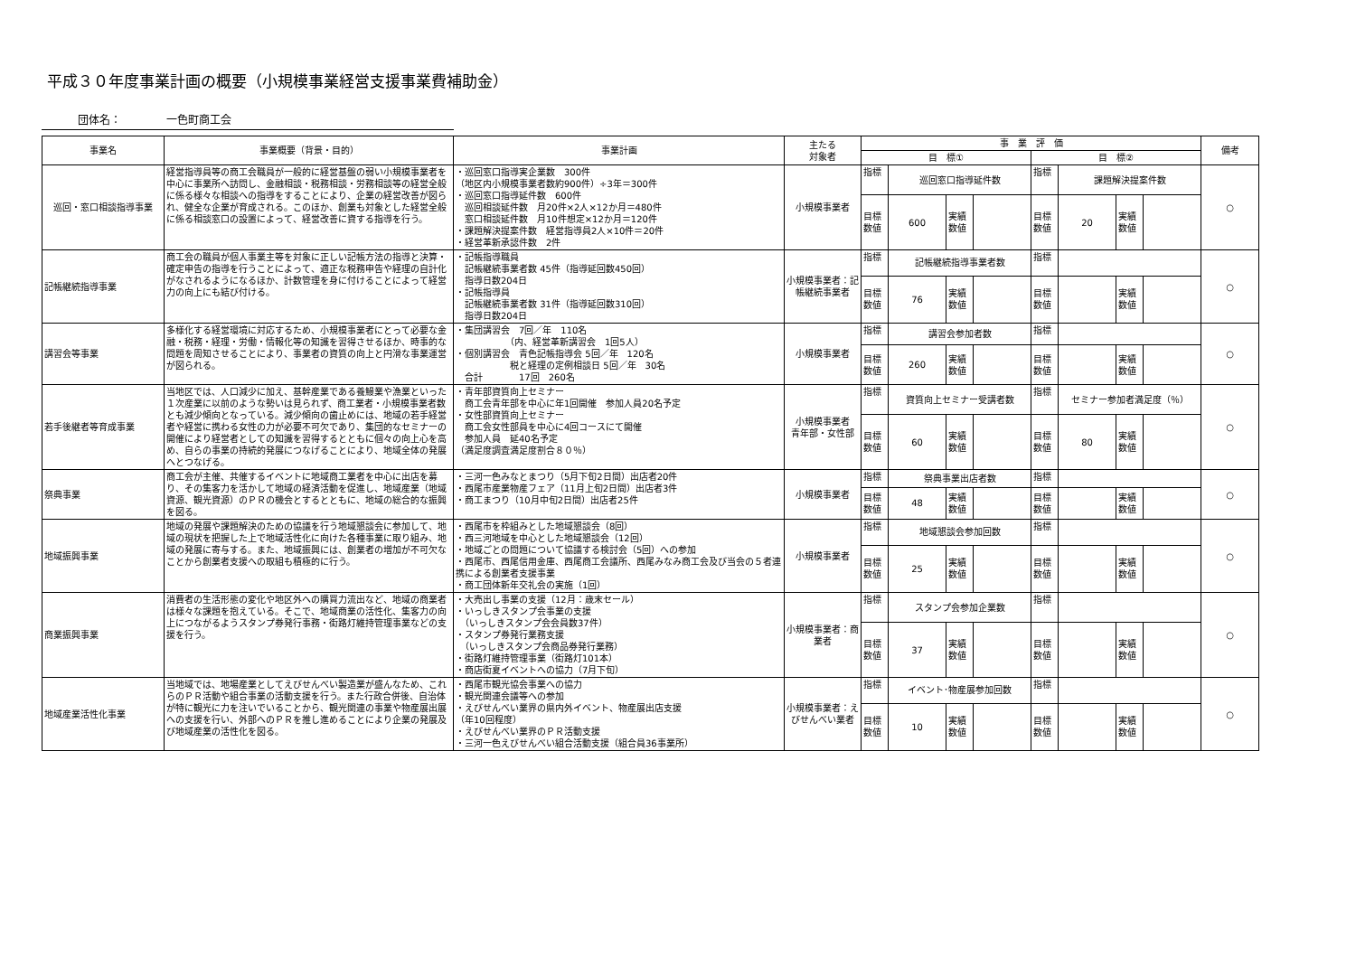平成３０年度事業計画の概要（小規模事業経営支援事業費補助金）
団体名： 一色町商工会
| 事業名 | 事業概要（背景・目的） | 事業計画 | 主たる 対象者 | 事 業 評 価 | | | | | | | | 備考 |
| --- | --- | --- | --- | --- | --- | --- | --- | --- | --- | --- | --- | --- |
| | | | | 目 標① | | | | 目 標② | | | | |
| 巡回・窓口相談指導事業 | 経営指導員等の商工会職員が一般的に経営基盤の弱い小規模事業者を中心に事業所へ訪問し、金融相談・税務相談・労務相談等の経営全般に係る様々な相談への指導をすることにより、企業の経営改善が図られ、健全な企業が育成される。このほか、創業も対象とした経営全般に係る相談窓口の設置によって、経営改善に資する指導を行う。 | ・巡回窓口指導実企業数 300件 （地区内小規模事業者数約900件）÷3年＝300件 ・巡回窓口指導延件数 600件 巡回相談延件数 月20件×2人×12か月＝480件 窓口相談延件数 月10件想定×12か月＝120件 ・課題解決提案件数 経営指導員2人×10件＝20件 ・経営革新承認件数 2件 | 小規模事業者 | 指標 | 巡回窓口指導延件数 | | | 指標 | 課題解決提案件数 | | | ○ |
| | | | | 目標数値 | 600 | 実績数値 | | 目標数値 | 20 | 実績数値 | | |
| 記帳継続指導事業 | 商工会の職員が個人事業主等を対象に正しい記帳方法の指導と決算・確定申告の指導を行うことによって、適正な税務申告や経理の自計化がなされるようになるほか、計数管理を身に付けることによって経営力の向上にも結び付ける。 | ・記帳指導職員 記帳継続事業者数 45件（指導延回数450回） 指導日数204日 ・記帳指導員 記帳継続事業者数 31件（指導延回数310回） 指導日数204日 | 小規模事業者：記帳継続事業者 | 指標 | 記帳継続指導事業者数 | | | 指標 | | | | ○ |
| | | | | 目標数値 | 76 | 実績数値 | | 目標数値 | | 実績数値 | | |
| 講習会等事業 | 多様化する経営環境に対応するため、小規模事業者にとって必要な金融・税務・経理・労働・情報化等の知識を習得させるほか、時事的な問題を周知させることにより、事業者の資質の向上と円滑な事業運営が図られる。 | ・集団講習会 7回／年 110名 （内、経営革新講習会 1回5人） ・個別講習会 青色記帳指導会 5回／年 120名 税と経理の定例相談日 5回／年 30名 合計 17回 260名 | 小規模事業者 | 指標 | 講習会参加者数 | | | 指標 | | | | ○ |
| | | | | 目標数値 | 260 | 実績数値 | | 目標数値 | | 実績数値 | | |
| 若手後継者等育成事業 | 当地区では、人口減少に加え、基幹産業である養鰻業や漁業といった１次産業に以前のような勢いは見られず、商工業者・小規模事業者数とも減少傾向となっている。減少傾向の歯止めには、地域の若手経営者や経営に携わる女性の力が必要不可欠であり、集団的なセミナーの開催により経営者としての知識を習得するとともに個々の向上心を高め、自らの事業の持続的発展につなげることにより、地域全体の発展へとつなげる。 | ・青年部資質向上セミナー 商工会青年部を中心に年1回開催 参加人員20名予定 ・女性部資質向上セミナー 商工会女性部員を中心に4回コースにて開催 参加人員 延40名予定 （満足度調査満足度割合８０％） | 小規模事業者 青年部・女性部 | 指標 | 資質向上セミナー受講者数 | | | 指標 | セミナー参加者満足度（％） | | | ○ |
| | | | | 目標数値 | 60 | 実績数値 | | 目標数値 | 80 | 実績数値 | | |
| 祭典事業 | 商工会が主催、共催するイベントに地域商工業者を中心に出店を募り、その集客力を活かして地域の経済活動を促進し、地域産業（地域資源、観光資源）のＰＲの機会とするとともに、地域の総合的な振興を図る。 | ・三河一色みなとまつり（5月下旬2日間）出店者20件 ・西尾市産業物産フェア（11月上旬2日間）出店者3件 ・商工まつり（10月中旬2日間）出店者25件 | 小規模事業者 | 指標 | 祭典事業出店者数 | | | 指標 | | | | ○ |
| | | | | 目標数値 | 48 | 実績数値 | | 目標数値 | | 実績数値 | | |
| 地域振興事業 | 地域の発展や課題解決のための協議を行う地域懇談会に参加して、地域の現状を把握した上で地域活性化に向けた各種事業に取り組み、地域の発展に寄与する。また、地域振興には、創業者の増加が不可欠なことから創業者支援への取組も積極的に行う。 | ・西尾市を枠組みとした地域懇談会（8回） ・西三河地域を中心とした地域懇談会（12回） ・地域ごとの問題について協議する検討会（5回）への参加 ・西尾市、西尾信用金庫、西尾商工会議所、西尾みなみ商工会及び当会の５者連携による創業者支援事業 ・商工団体新年交礼会の実施（1回） | 小規模事業者 | 指標 | 地域懇談会参加回数 | | | 指標 | | | | ○ |
| | | | | 目標数値 | 25 | 実績数値 | | 目標数値 | | 実績数値 | | |
| 商業振興事業 | 消費者の生活形態の変化や地区外への購買力流出など、地域の商業者は様々な課題を抱えている。そこで、地域商業の活性化、集客力の向上につながるようスタンプ券発行事務・街路灯維持管理事業などの支援を行う。 | ・大売出し事業の支援（12月：歳末セール） ・いっしきスタンプ会事業の支援 （いっしきスタンプ会会員数37件） ・スタンプ券発行業務支援 （いっしきスタンプ会商品券発行業務） ・街路灯維持管理事業（街路灯101本） ・商店街夏イベントへの協力（7月下旬） | 小規模事業者：商業者 | 指標 | スタンプ会参加企業数 | | | 指標 | | | | ○ |
| | | | | 目標数値 | 37 | 実績数値 | | 目標数値 | | 実績数値 | | |
| 地域産業活性化事業 | 当地域では、地場産業としてえびせんべい製造業が盛んなため、これらのＰＲ活動や組合事業の活動支援を行う。また行政合併後、自治体が特に観光に力を注いでいることから、観光関連の事業や物産展出展への支援を行い、外部へのＰＲを推し進めることにより企業の発展及び地域産業の活性化を図る。 | ・西尾市観光協会事業への協力 ・観光関連会議等への参加 ・えびせんべい業界の県内外イベント、物産展出店支援 （年10回程度） ・えびせんべい業界のＰＲ活動支援 ・三河一色えびせんべい組合活動支援（組合員36事業所） | 小規模事業者：えびせんべい業者 | 指標 | イベント･物産展参加回数 | | | 指標 | | | | ○ |
| | | | | 目標数値 | 10 | 実績数値 | | 目標数値 | | 実績数値 | | |